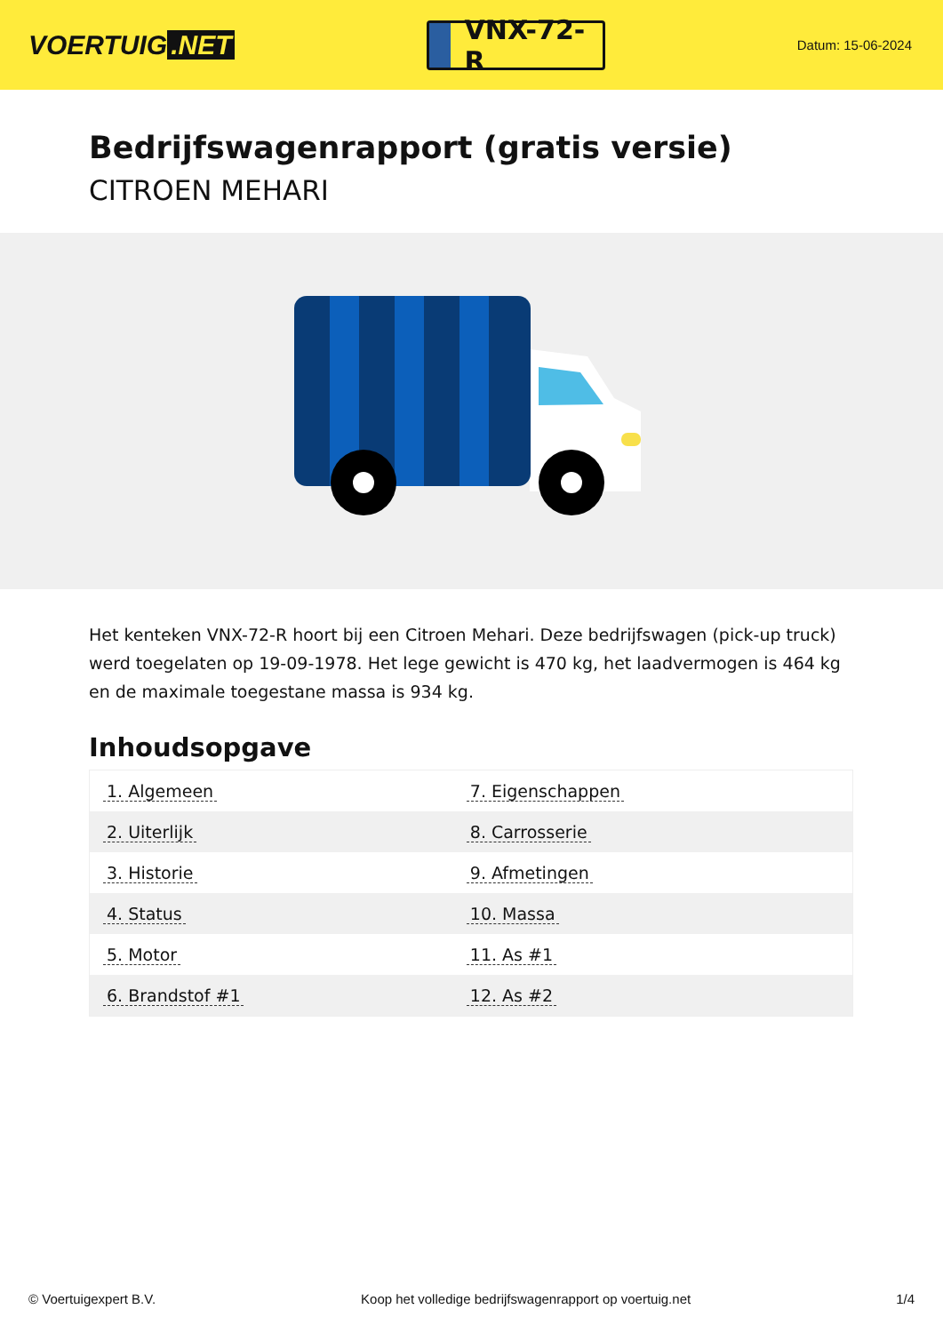VOERTUIG.NET
VNX-72-R
Datum: 15-06-2024
Bedrijfswagenrapport (gratis versie)
CITROEN MEHARI
Het kenteken VNX-72-R hoort bij een Citroen Mehari. Deze bedrijfswagen (pick-up truck) werd toegelaten op 19-09-1978. Het lege gewicht is 470 kg, het laadvermogen is 464 kg en de maximale toegestane massa is 934 kg.
Inhoudsopgave
| 1. Algemeen | 7. Eigenschappen |
| 2. Uiterlijk | 8. Carrosserie |
| 3. Historie | 9. Afmetingen |
| 4. Status | 10. Massa |
| 5. Motor | 11. As #1 |
| 6. Brandstof #1 | 12. As #2 |
© Voertuigexpert B.V. Koop het volledige bedrijfswagenrapport op voertuig.net 1/4